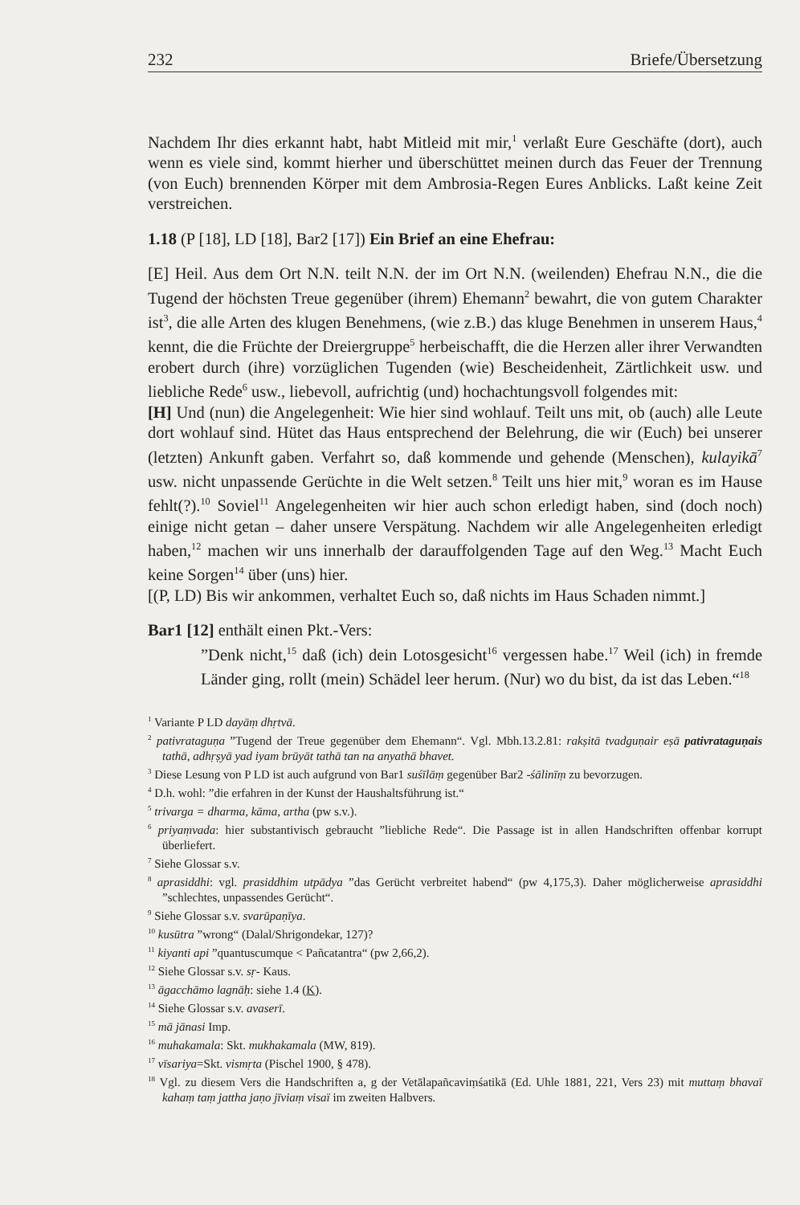232 Briefe/Übersetzung
Nachdem Ihr dies erkannt habt, habt Mitleid mit mir,<sup>1</sup> verlaßt Eure Geschäfte (dort), auch wenn es viele sind, kommt hierher und überschüttet meinen durch das Feuer der Trennung (von Euch) brennenden Körper mit dem Ambrosia-Regen Eures Anblicks. Laßt keine Zeit verstreichen.
1.18 (P [18], LD [18], Bar2 [17]) Ein Brief an eine Ehefrau:
[E] Heil. Aus dem Ort N.N. teilt N.N. der im Ort N.N. (weilenden) Ehefrau N.N., die die Tugend der höchsten Treue gegenüber (ihrem) Ehemann<sup>2</sup> bewahrt, die von gutem Charakter ist<sup>3</sup>, die alle Arten des klugen Benehmens, (wie z.B.) das kluge Benehmen in unserem Haus,<sup>4</sup> kennt, die die Früchte der Dreiergruppe<sup>5</sup> herbeischafft, die die Herzen aller ihrer Verwandten erobert durch (ihre) vorzüglichen Tugenden (wie) Bescheidenheit, Zärtlichkeit usw. und liebliche Rede<sup>6</sup> usw., liebevoll, aufrichtig (und) hochachtungsvoll folgendes mit:
[H] Und (nun) die Angelegenheit: Wie hier sind wohlauf. Teilt uns mit, ob (auch) alle Leute dort wohlauf sind. Hütet das Haus entsprechend der Belehrung, die wir (Euch) bei unserer (letzten) Ankunft gaben. Verfahrt so, daß kommende und gehende (Menschen), kulayikā<sup>7</sup> usw. nicht unpassende Gerüchte in die Welt setzen.<sup>8</sup> Teilt uns hier mit,<sup>9</sup> woran es im Hause fehlt(?).<sup>10</sup> Soviel<sup>11</sup> Angelegenheiten wir hier auch schon erledigt haben, sind (doch noch) einige nicht getan – daher unsere Verspätung. Nachdem wir alle Angelegenheiten erledigt haben,<sup>12</sup> machen wir uns innerhalb der darauffolgenden Tage auf den Weg.<sup>13</sup> Macht Euch keine Sorgen<sup>14</sup> über (uns) hier.
[(P, LD) Bis wir ankommen, verhaltet Euch so, daß nichts im Haus Schaden nimmt.]
Bar1 [12] enthält einen Pkt.-Vers:
”Denk nicht,<sup>15</sup> daß (ich) dein Lotosgesicht<sup>16</sup> vergessen habe.<sup>17</sup> Weil (ich) in fremde Länder ging, rollt (mein) Schädel leer herum. (Nur) wo du bist, da ist das Leben.“<sup>18</sup>
<sup>1</sup> Variante P LD dayāṃ dhṛtvā.
<sup>2</sup> pativrataguṇa ”Tugend der Treue gegenüber dem Ehemann“. Vgl. Mbh.13.2.81: rakṣitā tvadguṇair eṣā pativrataguṇais tathā, adhṛṣyā yad iyam brūyāt tathā tan na anyathā bhavet.
<sup>3</sup> Diese Lesung von P LD ist auch aufgrund von Bar1 suśīlāṃ gegenüber Bar2 -śālinīṃ zu bevorzugen.
<sup>4</sup> D.h. wohl: ”die erfahren in der Kunst der Haushaltsführung ist.“
<sup>5</sup> trivarga = dharma, kāma, artha (pw s.v.).
<sup>6</sup> priyaṃvada: hier substantivisch gebraucht ”liebliche Rede“. Die Passage ist in allen Handschriften offenbar korrupt überliefert.
<sup>7</sup> Siehe Glossar s.v.
<sup>8</sup> aprasiddhi: vgl. prasiddhim utpādya ”das Gerücht verbreitet habend“ (pw 4,175,3). Daher möglicherweise aprasiddhi ”schlechtes, unpassendes Gerücht“.
<sup>9</sup> Siehe Glossar s.v. svarūpaṇīya.
<sup>10</sup> kusūtra ”wrong“ (Dalal/Shrigondekar, 127)?
<sup>11</sup> kiyanti api ”quantuscumque < Pañcatantra“ (pw 2,66,2).
<sup>12</sup> Siehe Glossar s.v. sṛ- Kaus.
<sup>13</sup> āgacchāmo lagnāḥ: siehe 1.4 (K).
<sup>14</sup> Siehe Glossar s.v. avaserī.
<sup>15</sup> mā jānasi Imp.
<sup>16</sup> muhakamala: Skt. mukhakamala (MW, 819).
<sup>17</sup> vīsariya=Skt. vismṛta (Pischel 1900, § 478).
<sup>18</sup> Vgl. zu diesem Vers die Handschriften a, g der Vetālapañcaviṃśatikā (Ed. Uhle 1881, 221, Vers 23) mit muttaṃ bhavaï kahaṃ taṃ jattha jaṇo jīviaṃ visaï im zweiten Halbvers.